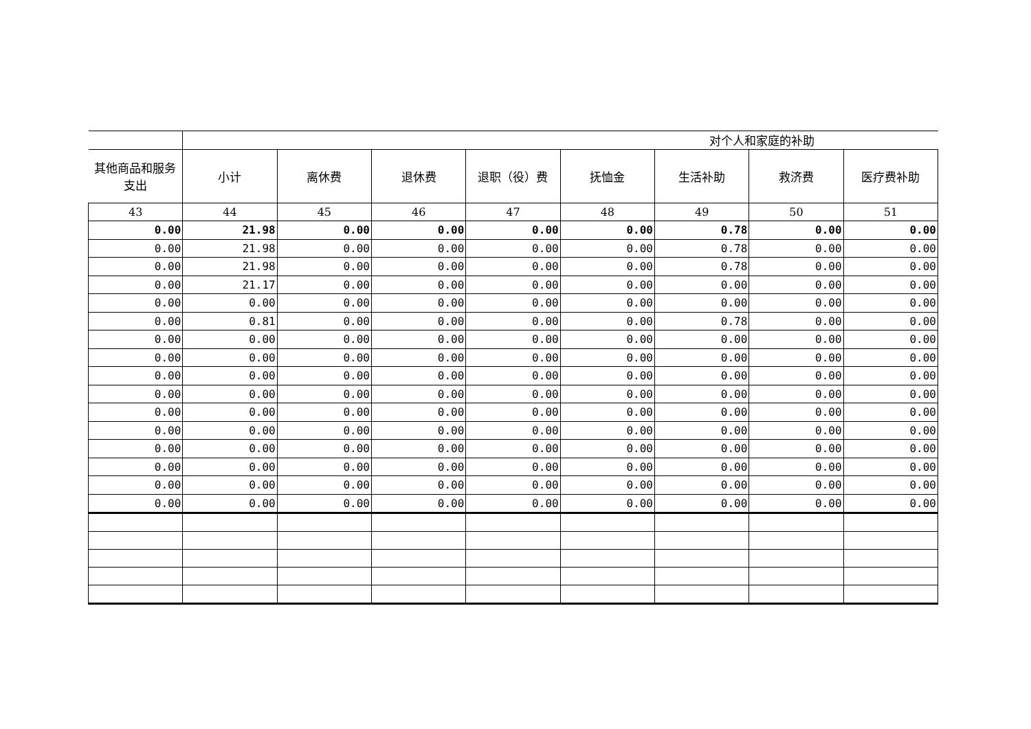| | 对个人和家庭的补助 | | | | | | | |
| --- | --- | --- | --- | --- | --- | --- | --- | --- |
| 其他商品和服务支出 | 小计 | 离休费 | 退休费 | 退职（役）费 | 抚恤金 | 生活补助 | 救济费 | 医疗费补助 |
| 43 | 44 | 45 | 46 | 47 | 48 | 49 | 50 | 51 |
| 0.00 | 21.98 | 0.00 | 0.00 | 0.00 | 0.00 | 0.78 | 0.00 | 0.00 |
| 0.00 | 21.98 | 0.00 | 0.00 | 0.00 | 0.00 | 0.78 | 0.00 | 0.00 |
| 0.00 | 21.98 | 0.00 | 0.00 | 0.00 | 0.00 | 0.78 | 0.00 | 0.00 |
| 0.00 | 21.17 | 0.00 | 0.00 | 0.00 | 0.00 | 0.00 | 0.00 | 0.00 |
| 0.00 | 0.00 | 0.00 | 0.00 | 0.00 | 0.00 | 0.00 | 0.00 | 0.00 |
| 0.00 | 0.81 | 0.00 | 0.00 | 0.00 | 0.00 | 0.78 | 0.00 | 0.00 |
| 0.00 | 0.00 | 0.00 | 0.00 | 0.00 | 0.00 | 0.00 | 0.00 | 0.00 |
| 0.00 | 0.00 | 0.00 | 0.00 | 0.00 | 0.00 | 0.00 | 0.00 | 0.00 |
| 0.00 | 0.00 | 0.00 | 0.00 | 0.00 | 0.00 | 0.00 | 0.00 | 0.00 |
| 0.00 | 0.00 | 0.00 | 0.00 | 0.00 | 0.00 | 0.00 | 0.00 | 0.00 |
| 0.00 | 0.00 | 0.00 | 0.00 | 0.00 | 0.00 | 0.00 | 0.00 | 0.00 |
| 0.00 | 0.00 | 0.00 | 0.00 | 0.00 | 0.00 | 0.00 | 0.00 | 0.00 |
| 0.00 | 0.00 | 0.00 | 0.00 | 0.00 | 0.00 | 0.00 | 0.00 | 0.00 |
| 0.00 | 0.00 | 0.00 | 0.00 | 0.00 | 0.00 | 0.00 | 0.00 | 0.00 |
| 0.00 | 0.00 | 0.00 | 0.00 | 0.00 | 0.00 | 0.00 | 0.00 | 0.00 |
| 0.00 | 0.00 | 0.00 | 0.00 | 0.00 | 0.00 | 0.00 | 0.00 | 0.00 |